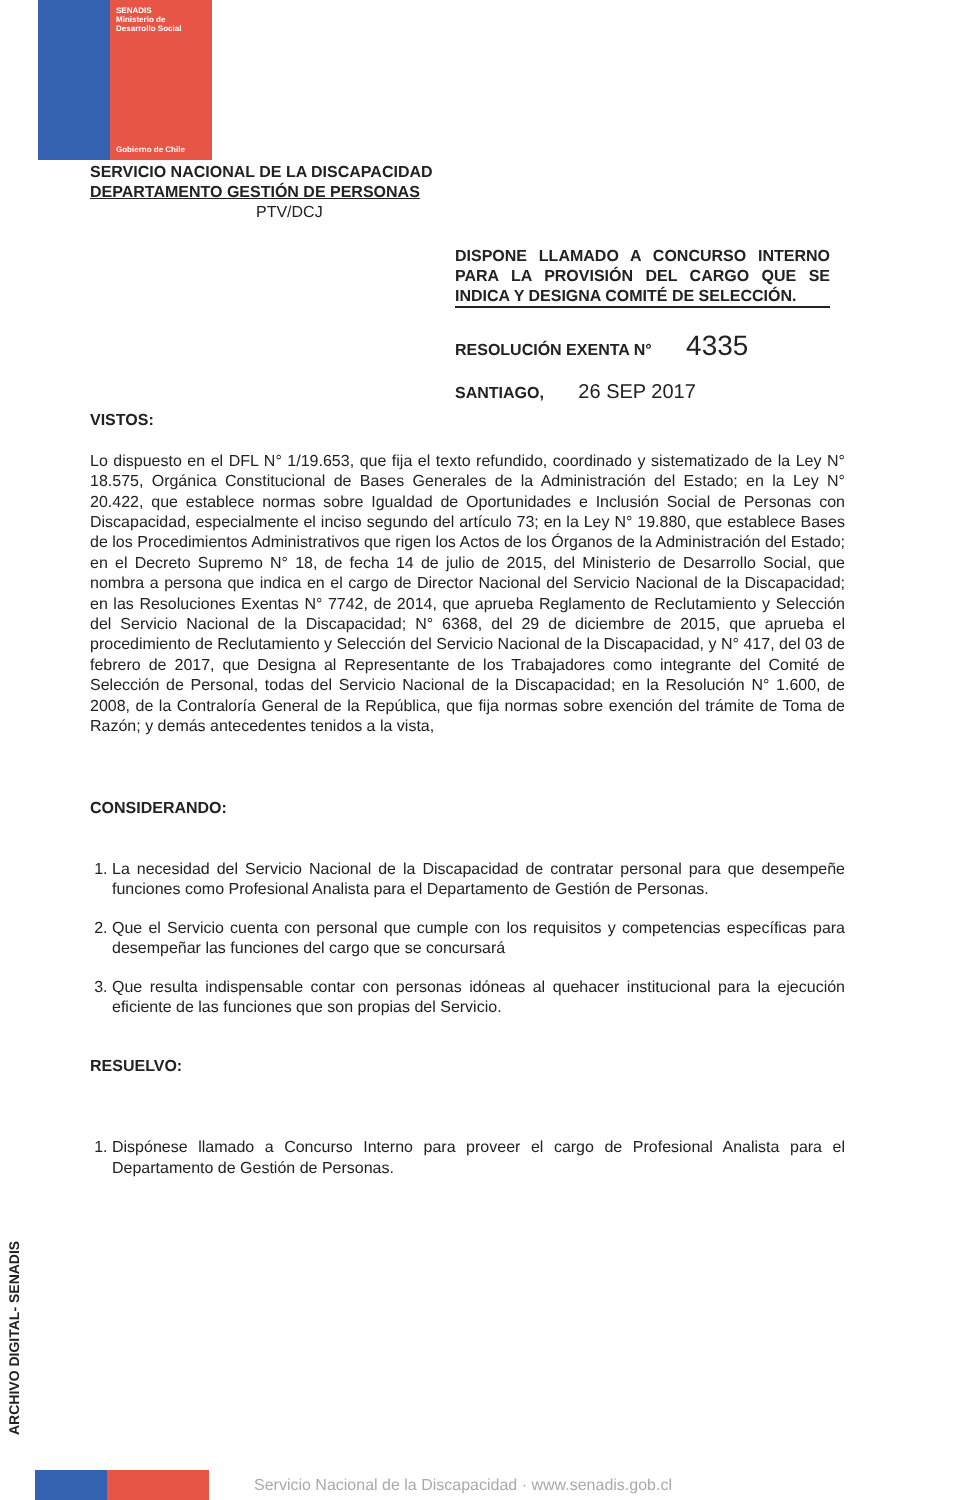SENADIS
Ministerio de
Desarrollo Social
Gobierno de Chile
SERVICIO NACIONAL DE LA DISCAPACIDAD
DEPARTAMENTO GESTIÓN DE PERSONAS
PTV/DCJ
DISPONE LLAMADO A CONCURSO INTERNO PARA LA PROVISIÓN DEL CARGO QUE SE INDICA Y DESIGNA COMITÉ DE SELECCIÓN.
RESOLUCIÓN EXENTA N° 4335
SANTIAGO, 26 SEP 2017
VISTOS:
Lo dispuesto en el DFL N° 1/19.653, que fija el texto refundido, coordinado y sistematizado de la Ley N° 18.575, Orgánica Constitucional de Bases Generales de la Administración del Estado; en la Ley N° 20.422, que establece normas sobre Igualdad de Oportunidades e Inclusión Social de Personas con Discapacidad, especialmente el inciso segundo del artículo 73; en la Ley N° 19.880, que establece Bases de los Procedimientos Administrativos que rigen los Actos de los Órganos de la Administración del Estado; en el Decreto Supremo N° 18, de fecha 14 de julio de 2015, del Ministerio de Desarrollo Social, que nombra a persona que indica en el cargo de Director Nacional del Servicio Nacional de la Discapacidad; en las Resoluciones Exentas N° 7742, de 2014, que aprueba Reglamento de Reclutamiento y Selección del Servicio Nacional de la Discapacidad; N° 6368, del 29 de diciembre de 2015, que aprueba el procedimiento de Reclutamiento y Selección del Servicio Nacional de la Discapacidad, y N° 417, del 03 de febrero de 2017, que Designa al Representante de los Trabajadores como integrante del Comité de Selección de Personal, todas del Servicio Nacional de la Discapacidad; en la Resolución N° 1.600, de 2008, de la Contraloría General de la República, que fija normas sobre exención del trámite de Toma de Razón; y demás antecedentes tenidos a la vista,
CONSIDERANDO:
1. La necesidad del Servicio Nacional de la Discapacidad de contratar personal para que desempeñe funciones como Profesional Analista para el Departamento de Gestión de Personas.
2. Que el Servicio cuenta con personal que cumple con los requisitos y competencias específicas para desempeñar las funciones del cargo que se concursará
3. Que resulta indispensable contar con personas idóneas al quehacer institucional para la ejecución eficiente de las funciones que son propias del Servicio.
RESUELVO:
1. Dispónese llamado a Concurso Interno para proveer el cargo de Profesional Analista para el Departamento de Gestión de Personas.
ARCHIVO DIGITAL- SENADIS
Servicio Nacional de la Discapacidad · www.senadis.gob.cl